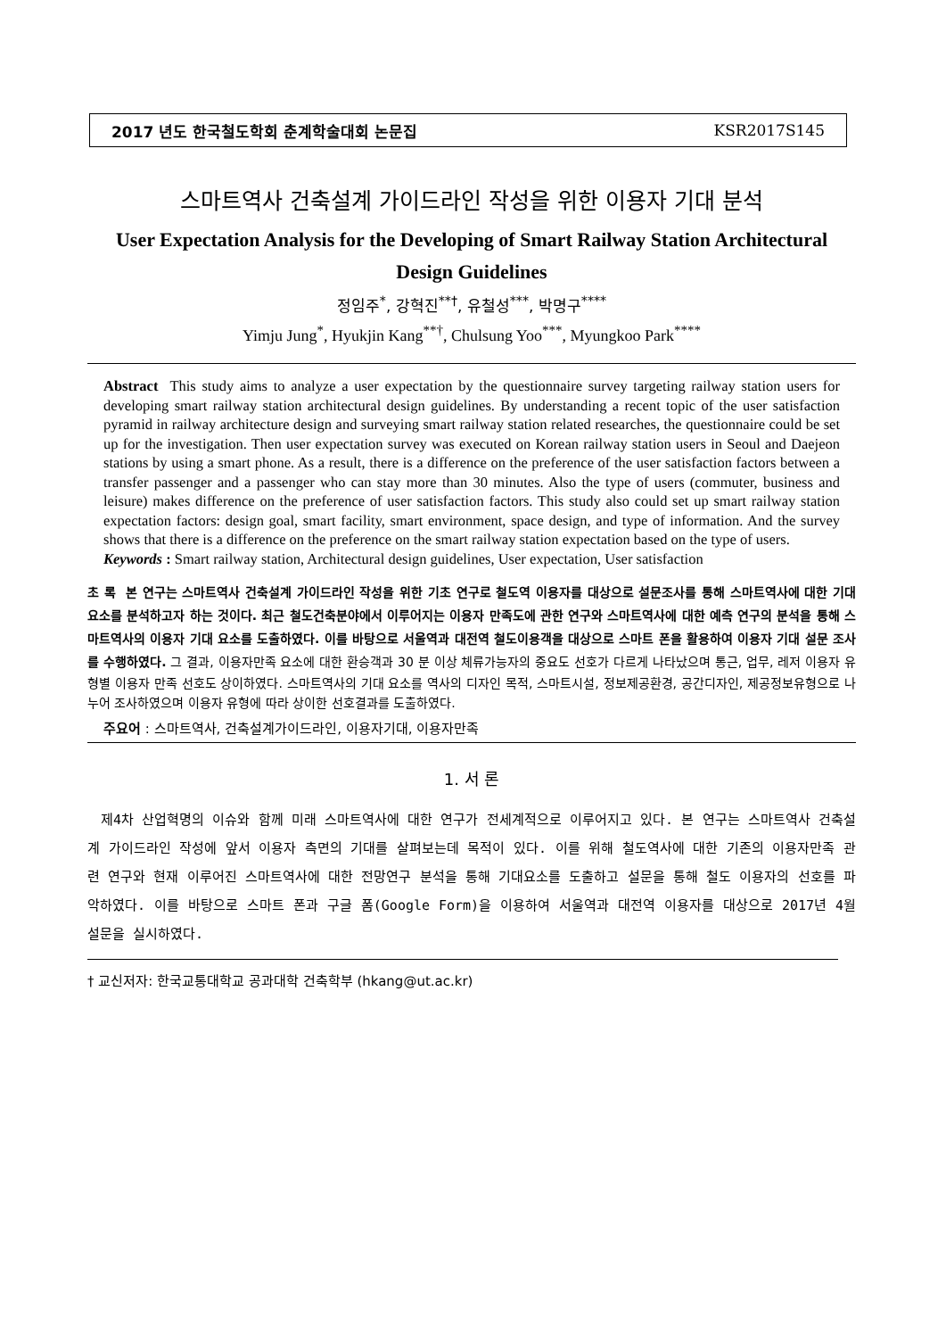2017 년도 한국철도학회 춘계학술대회 논문집 KSR2017S145
스마트역사 건축설계 가이드라인 작성을 위한 이용자 기대 분석
User Expectation Analysis for the Developing of Smart Railway Station Architectural Design Guidelines
정임주<sup>*</sup>, 강혁진<sup>**†</sup>, 유철성<sup>***</sup>, 박명구<sup>****</sup>
Yimju Jung<sup>*</sup>, Hyukjin Kang<sup>**†</sup>, Chulsung Yoo<sup>***</sup>, Myungkoo Park<sup>****</sup>
Abstract This study aims to analyze a user expectation by the questionnaire survey targeting railway station users for developing smart railway station architectural design guidelines. By understanding a recent topic of the user satisfaction pyramid in railway architecture design and surveying smart railway station related researches, the questionnaire could be set up for the investigation. Then user expectation survey was executed on Korean railway station users in Seoul and Daejeon stations by using a smart phone. As a result, there is a difference on the preference of the user satisfaction factors between a transfer passenger and a passenger who can stay more than 30 minutes. Also the type of users (commuter, business and leisure) makes difference on the preference of user satisfaction factors. This study also could set up smart railway station expectation factors: design goal, smart facility, smart environment, space design, and type of information. And the survey shows that there is a difference on the preference on the smart railway station expectation based on the type of users.
Keywords : Smart railway station, Architectural design guidelines, User expectation, User satisfaction
초 록 본 연구는 스마트역사 건축설계 가이드라인 작성을 위한 기초 연구로 철도역 이용자를 대상으로 설문조사를 통해 스마트역사에 대한 기대 요소를 분석하고자 하는 것이다. 최근 철도건축분야에서 이루어지는 이용자 만족도에 관한 연구와 스마트역사에 대한 예측 연구의 분석을 통해 스마트역사의 이용자 기대 요소를 도출하였다. 이를 바탕으로 서울역과 대전역 철도이용객을 대상으로 스마트 폰을 활용하여 이용자 기대 설문 조사를 수행하였다. 그 결과, 이용자만족 요소에 대한 환승객과 30 분 이상 체류가능자의 중요도 선호가 다르게 나타났으며 통근, 업무, 레저 이용자 유형별 이용자 만족 선호도 상이하였다. 스마트역사의 기대 요소를 역사의 디자인 목적, 스마트시설, 정보제공환경, 공간디자인, 제공정보유형으로 나누어 조사하였으며 이용자 유형에 따라 상이한 선호결과를 도출하였다.
주요어 : 스마트역사, 건축설계가이드라인, 이용자기대, 이용자만족
1. 서 론
제4차 산업혁명의 이슈와 함께 미래 스마트역사에 대한 연구가 전세계적으로 이루어지고 있다. 본 연구는 스마트역사 건축설계 가이드라인 작성에 앞서 이용자 측면의 기대를 살펴보는데 목적이 있다. 이를 위해 철도역사에 대한 기존의 이용자만족 관련 연구와 현재 이루어진 스마트역사에 대한 전망연구 분석을 통해 기대요소를 도출하고 설문을 통해 철도 이용자의 선호를 파악하였다. 이를 바탕으로 스마트 폰과 구글 폼(Google Form)을 이용하여 서울역과 대전역 이용자를 대상으로 2017년 4월설문을 실시하였다.
† 교신저자: 한국교통대학교 공과대학 건축학부 (hkang@ut.ac.kr)